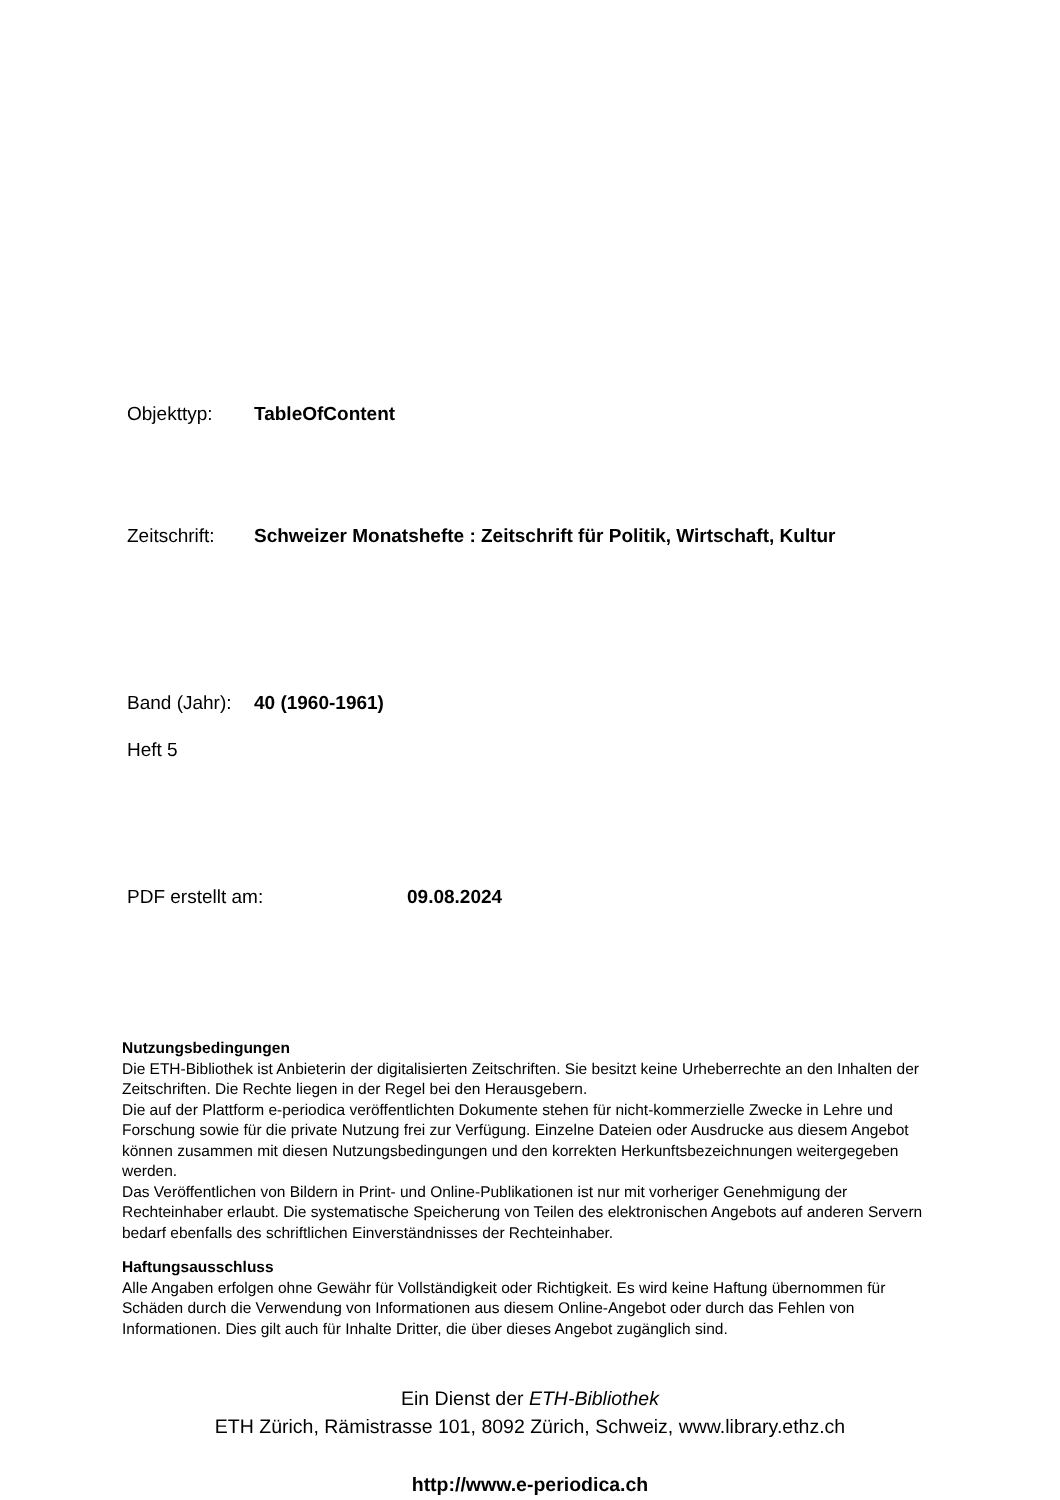Objekttyp: TableOfContent
Zeitschrift: Schweizer Monatshefte : Zeitschrift für Politik, Wirtschaft, Kultur
Band (Jahr): 40 (1960-1961)
Heft 5
PDF erstellt am: 09.08.2024
Nutzungsbedingungen
Die ETH-Bibliothek ist Anbieterin der digitalisierten Zeitschriften. Sie besitzt keine Urheberrechte an den Inhalten der Zeitschriften. Die Rechte liegen in der Regel bei den Herausgebern.
Die auf der Plattform e-periodica veröffentlichten Dokumente stehen für nicht-kommerzielle Zwecke in Lehre und Forschung sowie für die private Nutzung frei zur Verfügung. Einzelne Dateien oder Ausdrucke aus diesem Angebot können zusammen mit diesen Nutzungsbedingungen und den korrekten Herkunftsbezeichnungen weitergegeben werden.
Das Veröffentlichen von Bildern in Print- und Online-Publikationen ist nur mit vorheriger Genehmigung der Rechteinhaber erlaubt. Die systematische Speicherung von Teilen des elektronischen Angebots auf anderen Servern bedarf ebenfalls des schriftlichen Einverständnisses der Rechteinhaber.
Haftungsausschluss
Alle Angaben erfolgen ohne Gewähr für Vollständigkeit oder Richtigkeit. Es wird keine Haftung übernommen für Schäden durch die Verwendung von Informationen aus diesem Online-Angebot oder durch das Fehlen von Informationen. Dies gilt auch für Inhalte Dritter, die über dieses Angebot zugänglich sind.
Ein Dienst der ETH-Bibliothek
ETH Zürich, Rämistrasse 101, 8092 Zürich, Schweiz, www.library.ethz.ch
http://www.e-periodica.ch